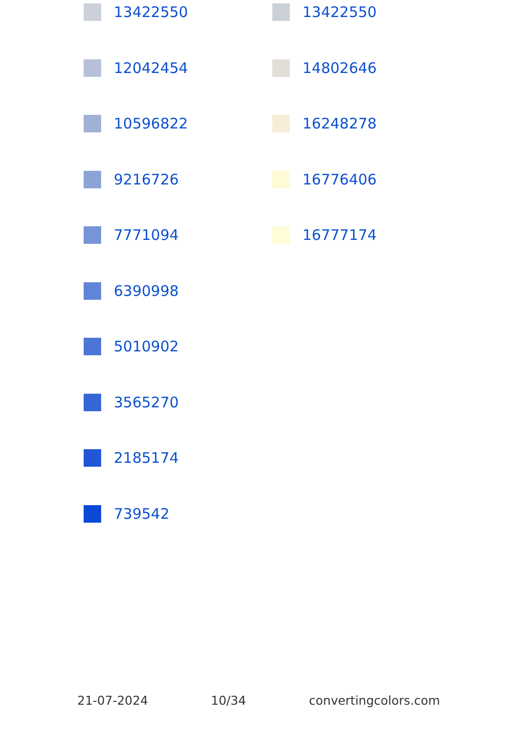13422550
12042454
10596822
9216726
7771094
6390998
5010902
3565270
2185174
739542
13422550
14802646
16248278
16776406
16777174
21-07-2024 10/34 convertingcolors.com